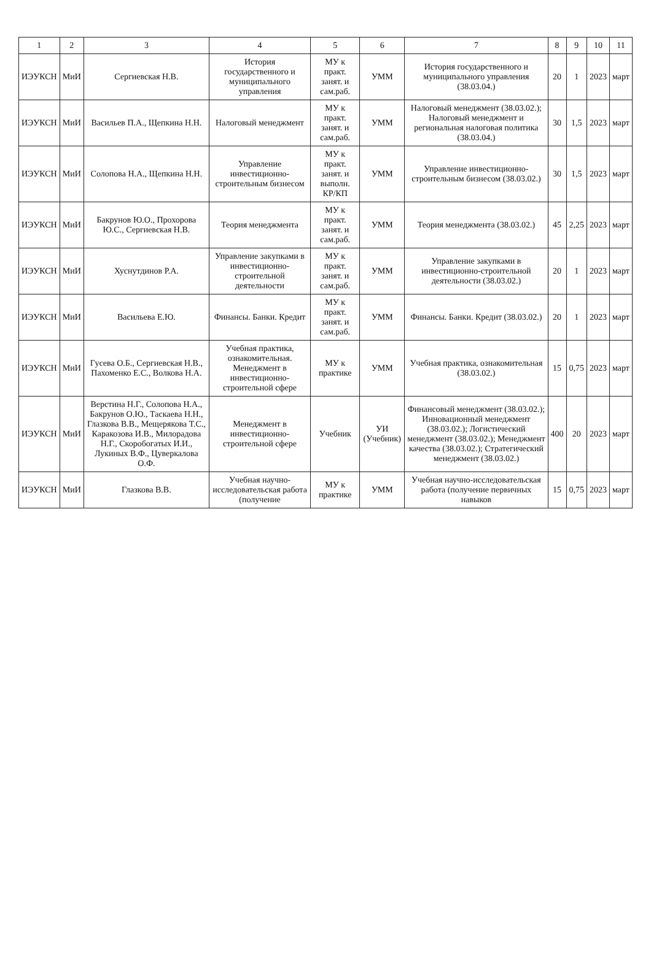| 1 | 2 | 3 | 4 | 5 | 6 | 7 | 8 | 9 | 10 | 11 |
| --- | --- | --- | --- | --- | --- | --- | --- | --- | --- | --- |
| ИЭУКСН | МиИ | Сергиевская Н.В. | История государственного и муниципального управления | МУ к практ. занят. и сам.раб. | УММ | История государственного и муниципального управления (38.03.04.) | 20 | 1 | 2023 | март |
| ИЭУКСН | МиИ | Васильев П.А., Щепкина Н.Н. | Налоговый менеджмент | МУ к практ. занят. и сам.раб. | УММ | Налоговый менеджмент (38.03.02.); Налоговый менеджмент и региональная налоговая политика (38.03.04.) | 30 | 1,5 | 2023 | март |
| ИЭУКСН | МиИ | Солопова Н.А., Щепкина Н.Н. | Управление инвестиционно-строительным бизнесом | МУ к практ. занят. и выполн. КР/КП | УММ | Управление инвестиционно-строительным бизнесом (38.03.02.) | 30 | 1,5 | 2023 | март |
| ИЭУКСН | МиИ | Бакрунов Ю.О., Прохорова Ю.С., Сергиевская Н.В. | Теория менеджмента | МУ к практ. занят. и сам.раб. | УММ | Теория менеджмента (38.03.02.) | 45 | 2,25 | 2023 | март |
| ИЭУКСН | МиИ | Хуснутдинов Р.А. | Управление закупками в инвестиционно-строительной деятельности | МУ к практ. занят. и сам.раб. | УММ | Управление закупками в инвестиционно-строительной деятельности (38.03.02.) | 20 | 1 | 2023 | март |
| ИЭУКСН | МиИ | Васильева Е.Ю. | Финансы. Банки. Кредит | МУ к практ. занят. и сам.раб. | УММ | Финансы. Банки. Кредит (38.03.02.) | 20 | 1 | 2023 | март |
| ИЭУКСН | МиИ | Гусева О.Б., Сергиевская Н.В., Пахоменко Е.С., Волкова Н.А. | Учебная практика, ознакомительная. Менеджмент в инвестиционно-строительной сфере | МУ к практике | УММ | Учебная практика, ознакомительная (38.03.02.) | 15 | 0,75 | 2023 | март |
| ИЭУКСН | МиИ | Верстина Н.Г., Солопова Н.А., Бакрунов О.Ю., Таскаева Н.Н., Глазкова В.В., Мещерякова Т.С., Каракозова И.В., Милорадова Н.Г., Скоробогатых И.И., Лукиных В.Ф., Цуверкалова О.Ф. | Менеджмент в инвестиционно-строительной сфере | Учебник | УИ (Учебник) | Финансовый менеджмент (38.03.02.); Инновационный менеджмент (38.03.02.); Логистический менеджмент (38.03.02.); Менеджмент качества (38.03.02.); Стратегический менеджмент (38.03.02.) | 400 | 20 | 2023 | март |
| ИЭУКСН | МиИ | Глазкова В.В. | Учебная научно-исследовательская работа (получение | МУ к практике | УММ | Учебная научно-исследовательская работа (получение первичных навыков | 15 | 0,75 | 2023 | март |